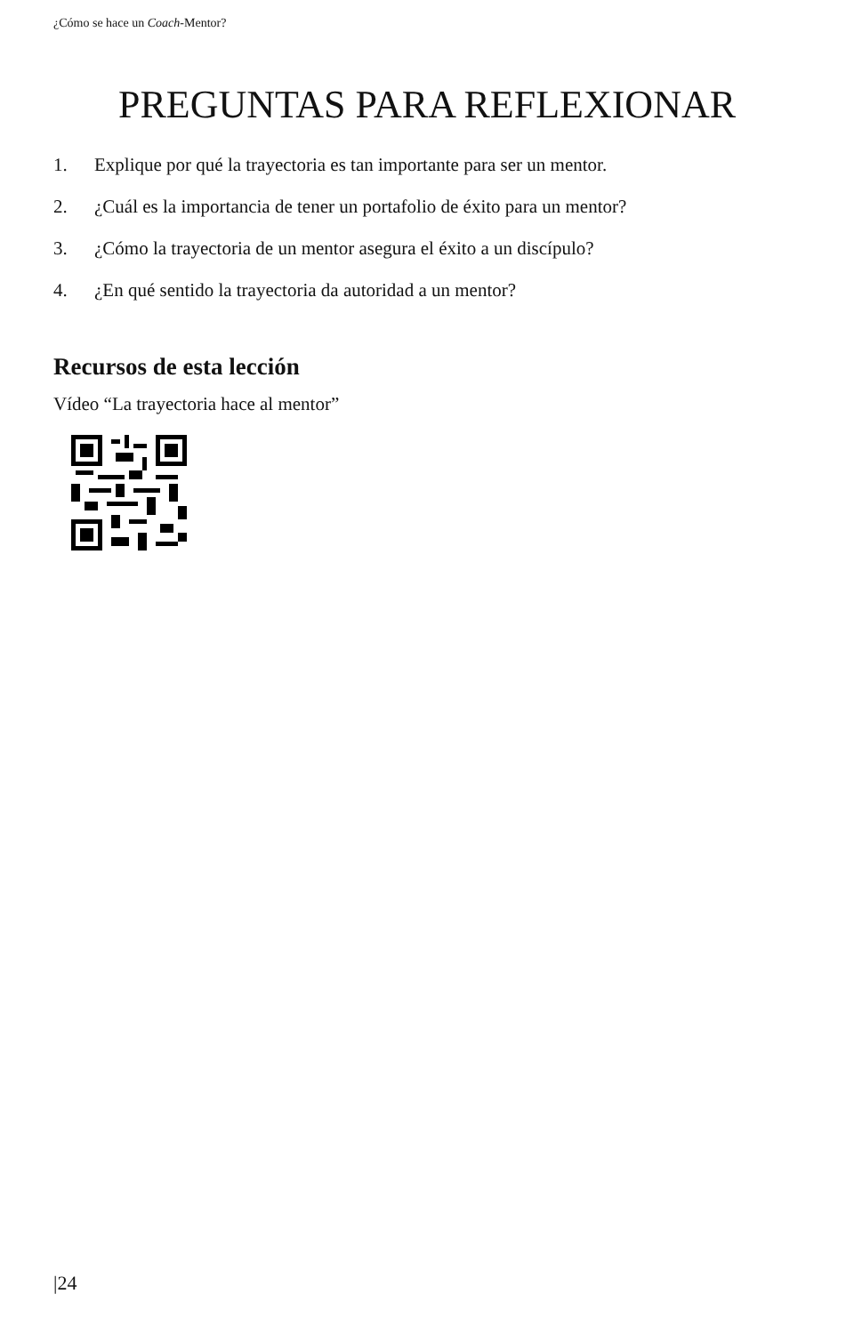¿Cómo se hace un Coach-Mentor?
PREGUNTAS PARA REFLEXIONAR
1. Explique por qué la trayectoria es tan importante para ser un mentor.
2. ¿Cuál es la importancia de tener un portafolio de éxito para un mentor?
3. ¿Cómo la trayectoria de un mentor asegura el éxito a un discípulo?
4. ¿En qué sentido la trayectoria da autoridad a un mentor?
Recursos de esta lección
Vídeo “La trayectoria hace al mentor”
|24